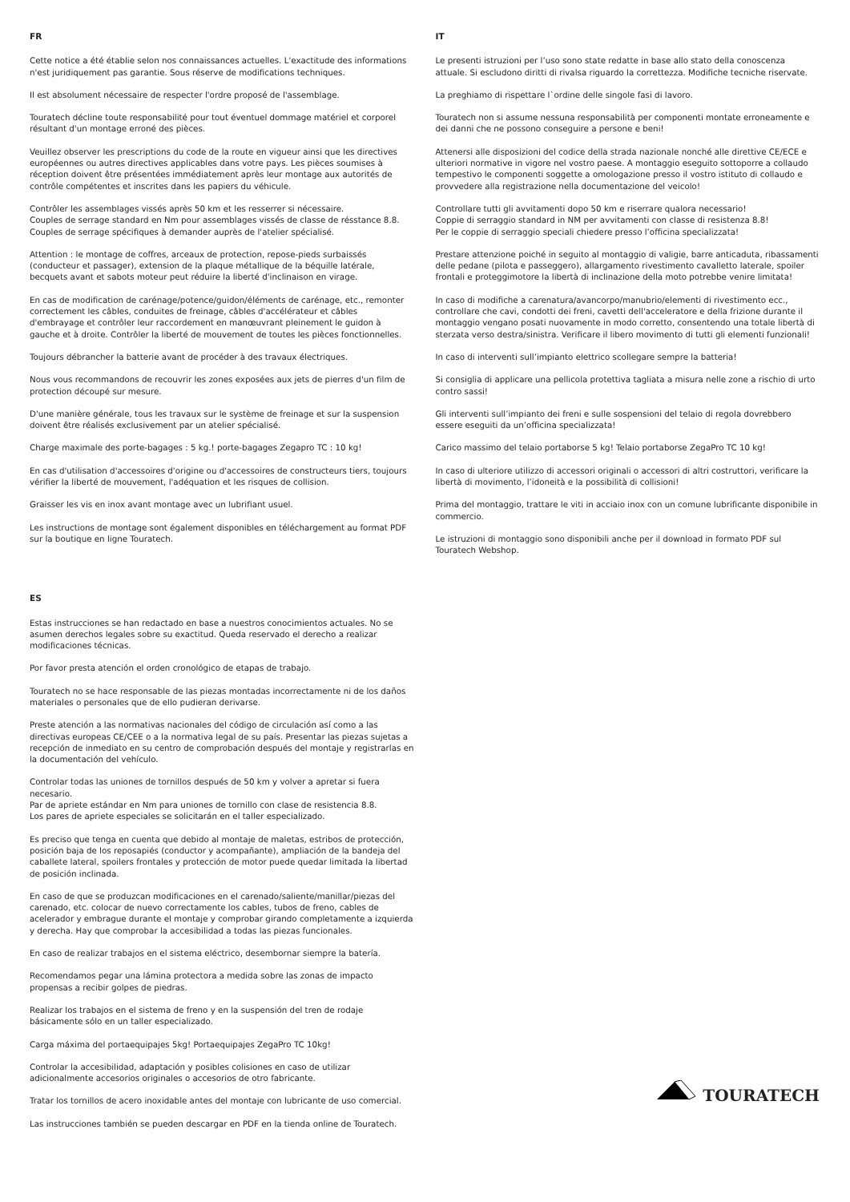FR
Cette notice a été établie selon nos connaissances actuelles. L'exactitude des informations n'est juridiquement pas garantie. Sous réserve de modifications techniques.
Il est absolument nécessaire de respecter l'ordre proposé de l'assemblage.
Touratech décline toute responsabilité pour tout éventuel dommage matériel et corporel résultant d'un montage erroné des pièces.
Veuillez observer les prescriptions du code de la route en vigueur ainsi que les directives européennes ou autres directives applicables dans votre pays. Les pièces soumises à réception doivent être présentées immédiatement après leur montage aux autorités de contrôle compétentes et inscrites dans les papiers du véhicule.
Contrôler les assemblages vissés après 50 km et les resserrer si nécessaire.
Couples de serrage standard en Nm pour assemblages vissés de classe de résstance 8.8.
Couples de serrage spécifiques à demander auprès de l'atelier spécialisé.
Attention : le montage de coffres, arceaux de protection, repose-pieds surbaissés (conducteur et passager), extension de la plaque métallique de la béquille latérale, becquets avant et sabots moteur peut réduire la liberté d'inclinaison en virage.
En cas de modification de carénage/potence/guidon/éléments de carénage, etc., remonter correctement les câbles, conduites de freinage, câbles d'accélérateur et câbles d'embrayage et contrôler leur raccordement en manœuvrant pleinement le guidon à gauche et à droite. Contrôler la liberté de mouvement de toutes les pièces fonctionnelles.
Toujours débrancher la batterie avant de procéder à des travaux électriques.
Nous vous recommandons de recouvrir les zones exposées aux jets de pierres d'un film de protection découpé sur mesure.
D'une manière générale, tous les travaux sur le système de freinage et sur la suspension doivent être réalisés exclusivement par un atelier spécialisé.
Charge maximale des porte-bagages : 5 kg.! porte-bagages Zegapro TC : 10 kg!
En cas d'utilisation d'accessoires d'origine ou d'accessoires de constructeurs tiers, toujours vérifier la liberté de mouvement, l'adéquation et les risques de collision.
Graisser les vis en inox avant montage avec un lubrifiant usuel.
Les instructions de montage sont également disponibles en téléchargement au format PDF sur la boutique en ligne Touratech.
ES
Estas instrucciones se han redactado en base a nuestros conocimientos actuales. No se asumen derechos legales sobre su exactitud. Queda reservado el derecho a realizar modificaciones técnicas.
Por favor presta atención el orden cronológico de etapas de trabajo.
Touratech no se hace responsable de las piezas montadas incorrectamente ni de los daños materiales o personales que de ello pudieran derivarse.
Preste atención a las normativas nacionales del código de circulación así como a las directivas europeas CE/CEE o a la normativa legal de su país. Presentar las piezas sujetas a recepción de inmediato en su centro de comprobación después del montaje y registrarlas en la documentación del vehículo.
Controlar todas las uniones de tornillos después de 50 km y volver a apretar si fuera necesario.
Par de apriete estándar en Nm para uniones de tornillo con clase de resistencia 8.8.
Los pares de apriete especiales se solicitarán en el taller especializado.
Es preciso que tenga en cuenta que debido al montaje de maletas, estribos de protección, posición baja de los reposapiés (conductor y acompañante), ampliación de la bandeja del caballete lateral, spoilers frontales y protección de motor puede quedar limitada la libertad de posición inclinada.
En caso de que se produzcan modificaciones en el carenado/saliente/manillar/piezas del carenado, etc. colocar de nuevo correctamente los cables, tubos de freno, cables de acelerador y embrague durante el montaje y comprobar girando completamente a izquierda y derecha. Hay que comprobar la accesibilidad a todas las piezas funcionales.
En caso de realizar trabajos en el sistema eléctrico, desembornar siempre la batería.
Recomendamos pegar una lámina protectora a medida sobre las zonas de impacto propensas a recibir golpes de piedras.
Realizar los trabajos en el sistema de freno y en la suspensión del tren de rodaje básicamente sólo en un taller especializado.
Carga máxima del portaequipajes 5kg! Portaequipajes ZegaPro TC 10kg!
Controlar la accesibilidad, adaptación y posibles colisiones en caso de utilizar adicionalmente accesorios originales o accesorios de otro fabricante.
Tratar los tornillos de acero inoxidable antes del montaje con lubricante de uso comercial.
Las instrucciones también se pueden descargar en PDF en la tienda online de Touratech.
IT
Le presenti istruzioni per l’uso sono state redatte in base allo stato della conoscenza attuale. Si escludono diritti di rivalsa riguardo la correttezza. Modifiche tecniche riservate.
La preghiamo di rispettare l`ordine delle singole fasi di lavoro.
Touratech non si assume nessuna responsabilità per componenti montate erroneamente e dei danni che ne possono conseguire a persone e beni!
Attenersi alle disposizioni del codice della strada nazionale nonché alle direttive CE/ECE e ulteriori normative in vigore nel vostro paese. A montaggio eseguito sottoporre a collaudo tempestivo le componenti soggette a omologazione presso il vostro istituto di collaudo e provvedere alla registrazione nella documentazione del veicolo!
Controllare tutti gli avvitamenti dopo 50 km e riserrare qualora necessario!
Coppie di serraggio standard in NM per avvitamenti con classe di resistenza 8.8!
Per le coppie di serraggio speciali chiedere presso l’officina specializzata!
Prestare attenzione poiché in seguito al montaggio di valigie, barre anticaduta, ribassamenti delle pedane (pilota e passeggero), allargamento rivestimento cavalletto laterale, spoiler frontali e proteggimotore la libertà di inclinazione della moto potrebbe venire limitata!
In caso di modifiche a carenatura/avancorpo/manubrio/elementi di rivestimento ecc., controllare che cavi, condotti dei freni, cavetti dell'acceleratore e della frizione durante il montaggio vengano posati nuovamente in modo corretto, consentendo una totale libertà di sterzata verso destra/sinistra. Verificare il libero movimento di tutti gli elementi funzionali!
In caso di interventi sull’impianto elettrico scollegare sempre la batteria!
Si consiglia di applicare una pellicola protettiva tagliata a misura nelle zone a rischio di urto contro sassi!
Gli interventi sull’impianto dei freni e sulle sospensioni del telaio di regola dovrebbero essere eseguiti da un’officina specializzata!
Carico massimo del telaio portaborse 5 kg! Telaio portaborse ZegaPro TC 10 kg!
In caso di ulteriore utilizzo di accessori originali o accessori di altri costruttori, verificare la libertà di movimento, l’idoneità e la possibilità di collisioni!
Prima del montaggio, trattare le viti in acciaio inox con un comune lubrificante disponibile in commercio.
Le istruzioni di montaggio sono disponibili anche per il download in formato PDF sul Touratech Webshop.
TOURATECH